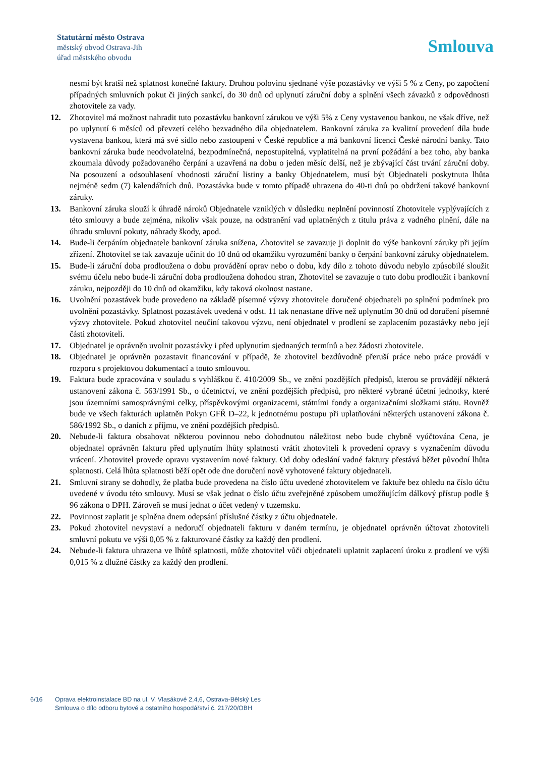Statutární město Ostrava
městský obvod Ostrava-Jih
úřad městského obvodu
Smlouva
nesmí být kratší než splatnost konečné faktury. Druhou polovinu sjednané výše pozastávky ve výši 5 % z Ceny, po započtení případných smluvních pokut či jiných sankcí, do 30 dnů od uplynutí záruční doby a splnění všech závazků z odpovědnosti zhotovitele za vady.
12. Zhotovitel má možnost nahradit tuto pozastávku bankovní zárukou ve výši 5% z Ceny vystavenou bankou, ne však dříve, než po uplynutí 6 měsíců od převzetí celého bezvadného díla objednatelem. Bankovní záruka za kvalitní provedení díla bude vystavena bankou, která má své sídlo nebo zastoupení v České republice a má bankovní licenci České národní banky. Tato bankovní záruka bude neodvolatelná, bezpodmínečná, nepostupitelná, vyplatitelná na první požádání a bez toho, aby banka zkoumala důvody požadovaného čerpání a uzavřená na dobu o jeden měsíc delší, než je zbývající část trvání záruční doby. Na posouzení a odsouhlasení vhodnosti záruční listiny a banky Objednatelem, musí být Objednateli poskytnuta lhůta nejméně sedm (7) kalendářních dnů. Pozastávka bude v tomto případě uhrazena do 40-ti dnů po obdržení takové bankovní záruky.
13. Bankovní záruka slouží k úhradě nároků Objednatele vzniklých v důsledku neplnění povinností Zhotovitele vyplývajících z této smlouvy a bude zejména, nikoliv však pouze, na odstranění vad uplatněných z titulu práva z vadného plnění, dále na úhradu smluvní pokuty, náhrady škody, apod.
14. Bude-li čerpáním objednatele bankovní záruka snížena, Zhotovitel se zavazuje ji doplnit do výše bankovní záruky při jejím zřízení. Zhotovitel se tak zavazuje učinit do 10 dnů od okamžiku vyrozumění banky o čerpání bankovní záruky objednatelem.
15. Bude-li záruční doba prodloužena o dobu provádění oprav nebo o dobu, kdy dílo z tohoto důvodu nebylo způsobilé sloužit svému účelu nebo bude-li záruční doba prodloužena dohodou stran, Zhotovitel se zavazuje o tuto dobu prodloužit i bankovní záruku, nejpozději do 10 dnů od okamžiku, kdy taková okolnost nastane.
16. Uvolnění pozastávek bude provedeno na základě písemné výzvy zhotovitele doručené objednateli po splnění podmínek pro uvolnění pozastávky. Splatnost pozastávek uvedená v odst. 11 tak nenastane dříve než uplynutím 30 dnů od doručení písemné výzvy zhotovitele. Pokud zhotovitel neučiní takovou výzvu, není objednatel v prodlení se zaplacením pozastávky nebo její části zhotoviteli.
17. Objednatel je oprávněn uvolnit pozastávky i před uplynutím sjednaných termínů a bez žádosti zhotovitele.
18. Objednatel je oprávněn pozastavit financování v případě, že zhotovitel bezdůvodně přeruší práce nebo práce provádí v rozporu s projektovou dokumentací a touto smlouvou.
19. Faktura bude zpracována v souladu s vyhláškou č. 410/2009 Sb., ve znění pozdějších předpisů, kterou se provádějí některá ustanovení zákona č. 563/1991 Sb., o účetnictví, ve znění pozdějších předpisů, pro některé vybrané účetní jednotky, které jsou územními samosprávnými celky, příspěvkovými organizacemi, státními fondy a organizačními složkami státu. Rovněž bude ve všech fakturách uplatněn Pokyn GFŘ D–22, k jednotnému postupu při uplatňování některých ustanovení zákona č. 586/1992 Sb., o daních z příjmu, ve znění pozdějších předpisů.
20. Nebude-li faktura obsahovat některou povinnou nebo dohodnutou náležitost nebo bude chybně vyúčtována Cena, je objednatel oprávněn fakturu před uplynutím lhůty splatnosti vrátit zhotoviteli k provedení opravy s vyznačením důvodu vrácení. Zhotovitel provede opravu vystavením nové faktury. Od doby odeslání vadné faktury přestává běžet původní lhůta splatnosti. Celá lhůta splatnosti běží opět ode dne doručení nově vyhotovené faktury objednateli.
21. Smluvní strany se dohodly, že platba bude provedena na číslo účtu uvedené zhotovitelem ve faktuře bez ohledu na číslo účtu uvedené v úvodu této smlouvy. Musí se však jednat o číslo účtu zveřejněné způsobem umožňujícím dálkový přístup podle § 96 zákona o DPH. Zároveň se musí jednat o účet vedený v tuzemsku.
22. Povinnost zaplatit je splněna dnem odepsání příslušné částky z účtu objednatele.
23. Pokud zhotovitel nevystaví a nedoručí objednateli fakturu v daném termínu, je objednatel oprávněn účtovat zhotoviteli smluvní pokutu ve výši 0,05 % z fakturované částky za každý den prodlení.
24. Nebude-li faktura uhrazena ve lhůtě splatnosti, může zhotovitel vůči objednateli uplatnit zaplacení úroku z prodlení ve výši 0,015 % z dlužné částky za každý den prodlení.
6/16 Oprava elektroinstalace BD na ul. V. Vlasákové 2,4,6, Ostrava-Bělský Les
Smlouva o dílo odboru bytové a ostatního hospodářství č. 217/20/OBH